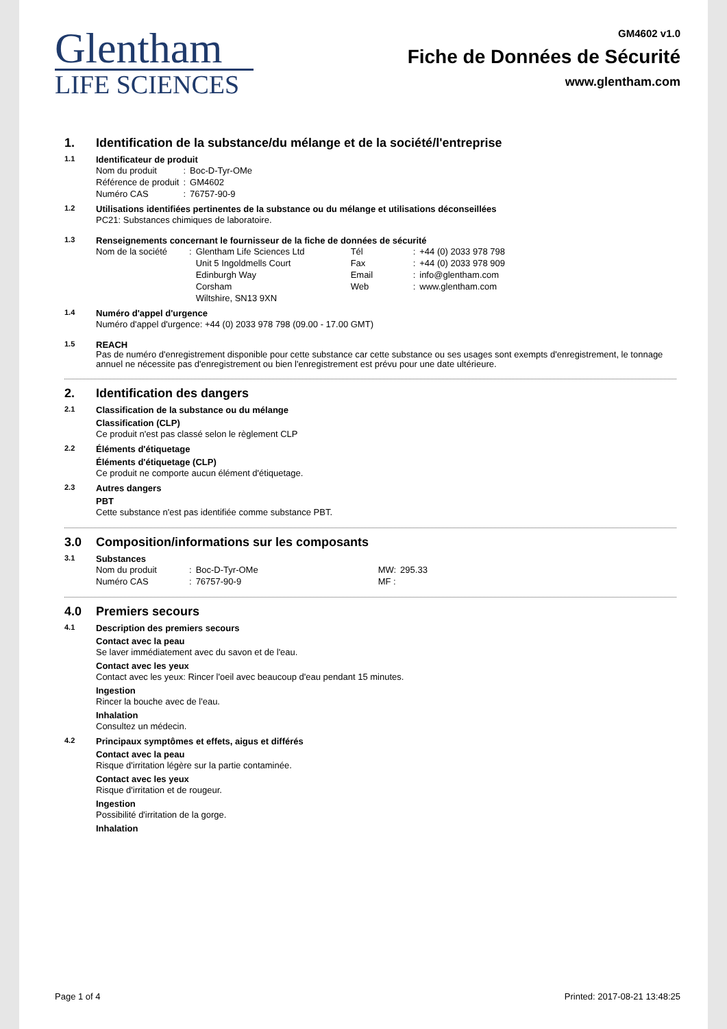Glentham
LIFE SCIENCES
GM4602 v1.0
Fiche de Données de Sécurité
www.glentham.com
1. Identification de la substance/du mélange et de la société/l'entreprise
1.1 Identificateur de produit
| Nom du produit | : | Boc-D-Tyr-OMe |
| Référence de produit | : | GM4602 |
| Numéro CAS | : | 76757-90-9 |
1.2 Utilisations identifiées pertinentes de la substance ou du mélange et utilisations déconseillées
PC21: Substances chimiques de laboratoire.
1.3 Renseignements concernant le fournisseur de la fiche de données de sécurité
| Nom de la société | : | Glentham Life Sciences Ltd Unit 5 Ingoldmells Court Edinburgh Way Corsham Wiltshire, SN13 9XN | Tél Fax Email Web | : : : : | +44 (0) 2033 978 798 +44 (0) 2033 978 909 info@glentham.com www.glentham.com |
1.4 Numéro d'appel d'urgence
Numéro d'appel d'urgence: +44 (0) 2033 978 798 (09.00 - 17.00 GMT)
1.5 REACH
Pas de numéro d'enregistrement disponible pour cette substance car cette substance ou ses usages sont exempts d'enregistrement, le tonnage annuel ne nécessite pas d'enregistrement ou bien l'enregistrement est prévu pour une date ultérieure.
2. Identification des dangers
2.1 Classification de la substance ou du mélange
Classification (CLP)
Ce produit n'est pas classé selon le règlement CLP
2.2 Éléments d'étiquetage
Éléments d'étiquetage (CLP)
Ce produit ne comporte aucun élément d'étiquetage.
2.3 Autres dangers
PBT
Cette substance n'est pas identifiée comme substance PBT.
3.0 Composition/informations sur les composants
3.1 Substances
| Nom du produit | : | Boc-D-Tyr-OMe | MW: | 295.33 |
| Numéro CAS | : | 76757-90-9 | MF : | |
4.0 Premiers secours
4.1 Description des premiers secours
Contact avec la peau
Se laver immédiatement avec du savon et de l'eau.
Contact avec les yeux
Contact avec les yeux: Rincer l'oeil avec beaucoup d'eau pendant 15 minutes.
Ingestion
Rincer la bouche avec de l'eau.
Inhalation
Consultez un médecin.
4.2 Principaux symptômes et effets, aigus et différés
Contact avec la peau
Risque d'irritation légère sur la partie contaminée.
Contact avec les yeux
Risque d'irritation et de rougeur.
Ingestion
Possibilité d'irritation de la gorge.
Inhalation
Page 1 of 4 Printed: 2017-08-21 13:48:25